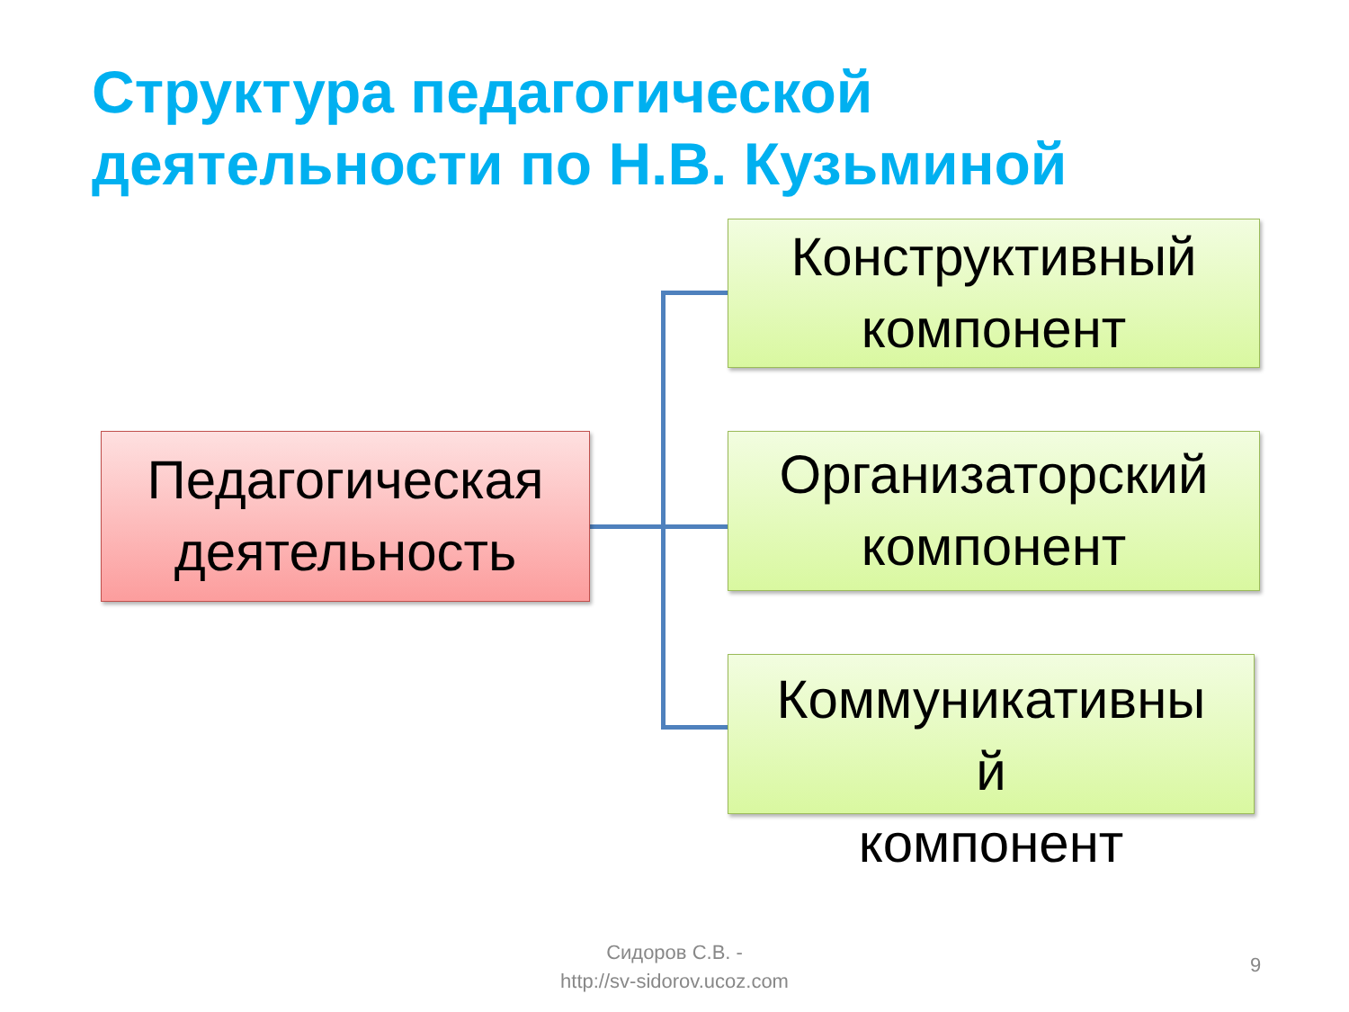Структура педагогической
деятельности по Н.В. Кузьминой
Педагогическая деятельность
Конструктивный компонент
Организаторский компонент
Коммуникативны
й
компонент
Сидоров С.В. -
http://sv-sidorov.ucoz.com
9